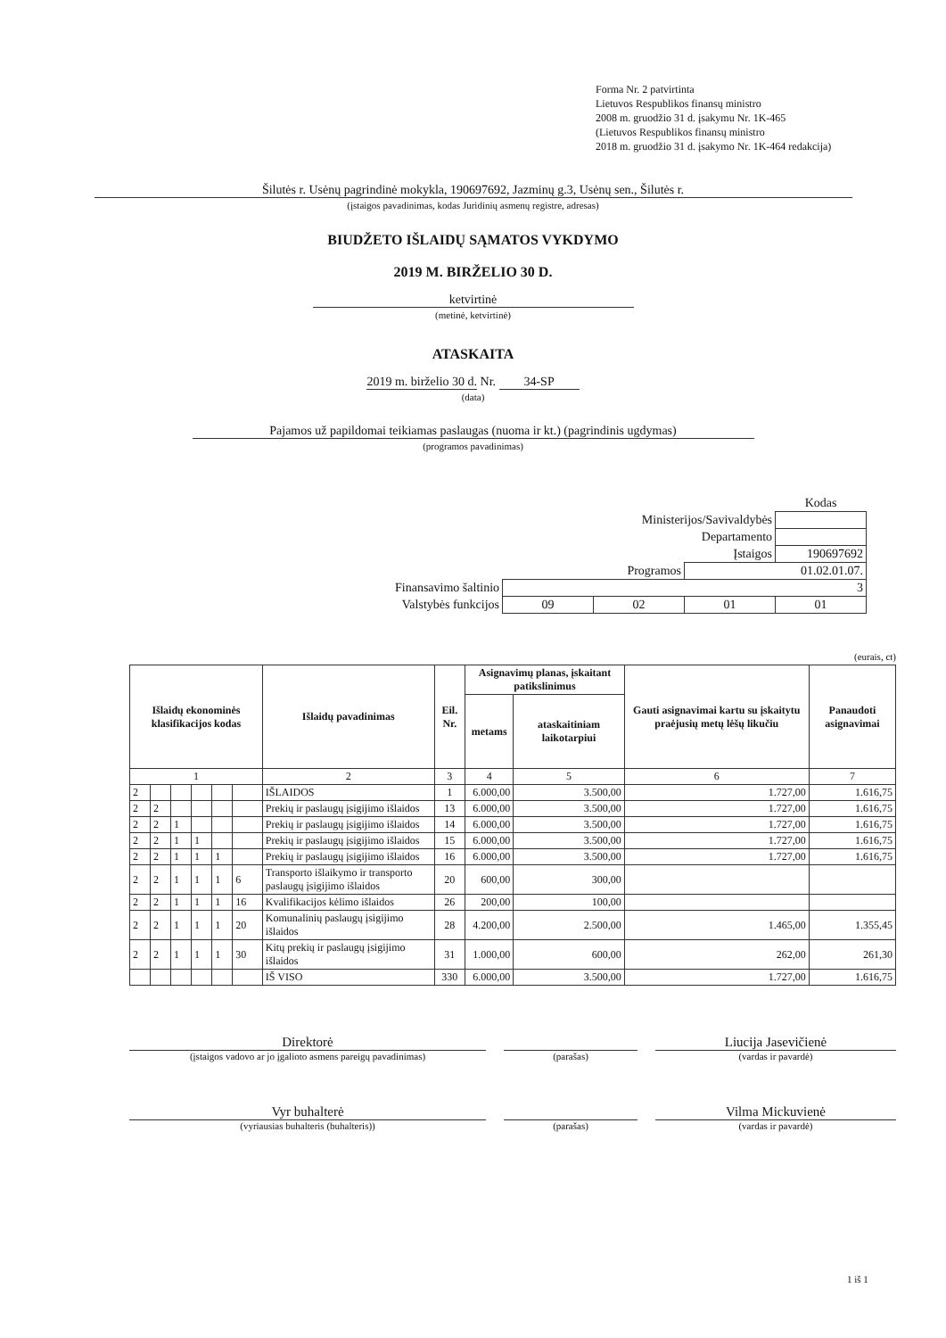Forma Nr. 2 patvirtinta
Lietuvos Respublikos finansų ministro
2008 m. gruodžio 31 d. įsakymu Nr. 1K-465
(Lietuvos Respublikos finansų ministro
2018 m. gruodžio 31 d. įsakymo Nr. 1K-464 redakcija)
Šilutės r. Usėnų pagrindinė mokykla, 190697692, Jazminų g.3, Usėnų sen., Šilutės r.
(įstaigos pavadinimas, kodas Juridinių asmenų registre, adresas)
BIUDŽETO IŠLAIDŲ SĄMATOS VYKDYMO
2019 M. BIRŽELIO 30 D.
ketvirtinė
(metinė, ketvirtinė)
ATASKAITA
2019 m. birželio 30 d. Nr. 34-SP
(data)
Pajamos už papildomai teikiamas paslaugas (nuoma ir kt.) (pagrindinis ugdymas)
(programos pavadinimas)
| | | | | Kodas |
| Ministerijos/Savivaldybės | | | | |
| Departamento | | | | |
| Įstaigos | | | | 190697692 |
| Programos | | | 01.02.01.07. | |
| Finansavimo šaltinio | 3 | | | |
| Valstybės funkcijos | 09 | 02 | 01 | 01 |
(eurais, ct)
| Išlaidų ekonominės klasifikacijos kodas | | | | | | Išlaidų pavadinimas | Eil. Nr. | Asignavimų planas, įskaitant patikslinimus | | Gauti asignavimai kartu su įskaitytu praėjusių metų lėšų likučiu | Panaudoti asignavimai |
| --- | --- | --- | --- | --- | --- | --- | --- | --- | --- | --- | --- |
| | | | | | | | | metams | ataskaitiniam laikotarpiui | | |
| 1 | | | | | | 2 | 3 | 4 | 5 | 6 | 7 |
| 2 | | | | | | IŠLAIDOS | 1 | 6.000,00 | 3.500,00 | 1.727,00 | 1.616,75 |
| 2 | 2 | | | | | Prekių ir paslaugų įsigijimo išlaidos | 13 | 6.000,00 | 3.500,00 | 1.727,00 | 1.616,75 |
| 2 | 2 | 1 | | | | Prekių ir paslaugų įsigijimo išlaidos | 14 | 6.000,00 | 3.500,00 | 1.727,00 | 1.616,75 |
| 2 | 2 | 1 | 1 | | | Prekių ir paslaugų įsigijimo išlaidos | 15 | 6.000,00 | 3.500,00 | 1.727,00 | 1.616,75 |
| 2 | 2 | 1 | 1 | 1 | | Prekių ir paslaugų įsigijimo išlaidos | 16 | 6.000,00 | 3.500,00 | 1.727,00 | 1.616,75 |
| 2 | 2 | 1 | 1 | 1 | 6 | Transporto išlaikymo ir transporto paslaugų įsigijimo išlaidos | 20 | 600,00 | 300,00 | | |
| 2 | 2 | 1 | 1 | 1 | 16 | Kvalifikacijos kėlimo išlaidos | 26 | 200,00 | 100,00 | | |
| 2 | 2 | 1 | 1 | 1 | 20 | Komunalinių paslaugų įsigijimo išlaidos | 28 | 4.200,00 | 2.500,00 | 1.465,00 | 1.355,45 |
| 2 | 2 | 1 | 1 | 1 | 30 | Kitų prekių ir paslaugų įsigijimo išlaidos | 31 | 1.000,00 | 600,00 | 262,00 | 261,30 |
| | | | | | | IŠ VISO | 330 | 6.000,00 | 3.500,00 | 1.727,00 | 1.616,75 |
Direktorė
(įstaigos vadovo ar jo įgalioto asmens pareigų pavadinimas)
(parašas)
Liucija Jasevičienė
(vardas ir pavardė)
Vyr buhalterė
(vyriausias buhalteris (buhalteris))
(parašas)
Vilma Mickuvienė
(vardas ir pavardė)
1 iš 1